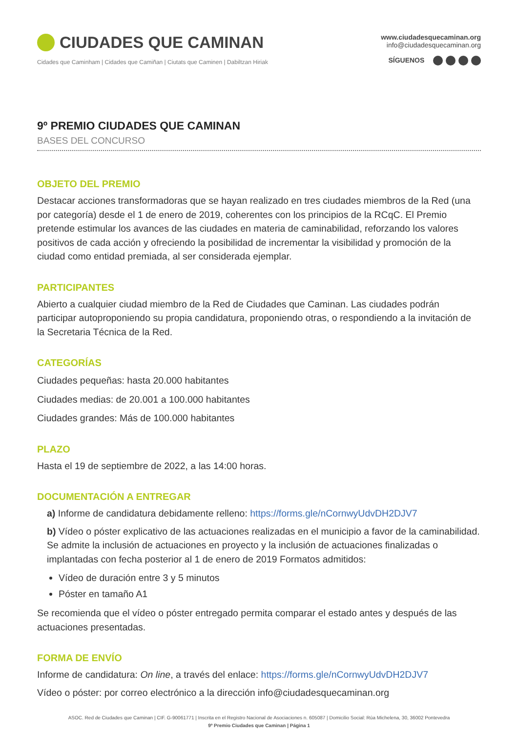CIUDADES QUE CAMINAN
Cidades que Caminham | Cidades que Camiñan | Ciutats que Caminen | Dabiltzan Hiriak
www.ciudadesquecaminan.org
info@ciudadesquecaminan.org
SÍGUENOS
9º PREMIO CIUDADES QUE CAMINAN
BASES DEL CONCURSO
OBJETO DEL PREMIO
Destacar acciones transformadoras que se hayan realizado en tres ciudades miembros de la Red (una por categoría) desde el 1 de enero de 2019, coherentes con los principios de la RCqC. El Premio pretende estimular los avances de las ciudades en materia de caminabilidad, reforzando los valores positivos de cada acción y ofreciendo la posibilidad de incrementar la visibilidad y promoción de la ciudad como entidad premiada, al ser considerada ejemplar.
PARTICIPANTES
Abierto a cualquier ciudad miembro de la Red de Ciudades que Caminan. Las ciudades podrán participar autoproponiendo su propia candidatura, proponiendo otras, o respondiendo a la invitación de la Secretaria Técnica de la Red.
CATEGORÍAS
Ciudades pequeñas: hasta 20.000 habitantes
Ciudades medias: de 20.001 a 100.000 habitantes
Ciudades grandes: Más de 100.000 habitantes
PLAZO
Hasta el 19 de septiembre de 2022, a las 14:00 horas.
DOCUMENTACIÓN A ENTREGAR
a) Informe de candidatura debidamente relleno: https://forms.gle/nCornwyUdvDH2DJV7
b) Vídeo o póster explicativo de las actuaciones realizadas en el municipio a favor de la caminabilidad. Se admite la inclusión de actuaciones en proyecto y la inclusión de actuaciones finalizadas o implantadas con fecha posterior al 1 de enero de 2019 Formatos admitidos:
Vídeo de duración entre 3 y 5 minutos
Póster en tamaño A1
Se recomienda que el vídeo o póster entregado permita comparar el estado antes y después de las actuaciones presentadas.
FORMA DE ENVÍO
Informe de candidatura: On line, a través del enlace: https://forms.gle/nCornwyUdvDH2DJV7
Vídeo o póster: por correo electrónico a la dirección info@ciudadesquecaminan.org
ASOC. Red de Ciudades que Caminan | CIF. G-90061771 | Inscrita en el Registro Nacional de Asociaciones n. 605087 | Domicilio Social: Rúa Michelena, 30, 36002 Pontevedra
9º Premio Ciudades que Caminan | Página 1